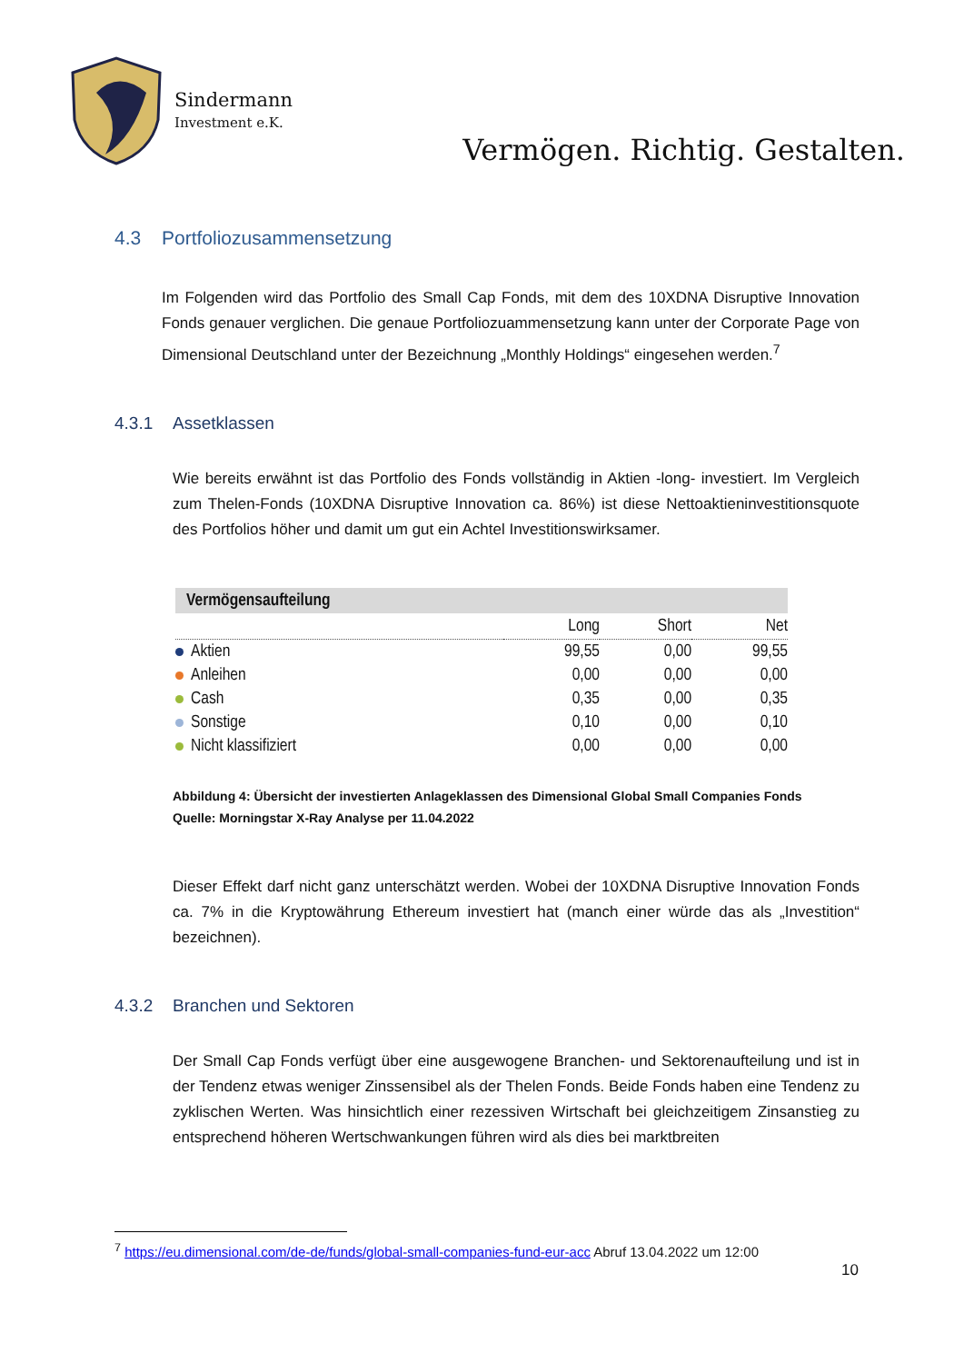Sindermann
Investment e.K.
Vermögen. Richtig. Gestalten.
4.3 Portfoliozusammensetzung
Im Folgenden wird das Portfolio des Small Cap Fonds, mit dem des 10XDNA Disruptive Innovation Fonds genauer verglichen. Die genaue Portfoliozuammensetzung kann unter der Corporate Page von Dimensional Deutschland unter der Bezeichnung „Monthly Holdings“ eingesehen werden.<sup>7</sup>
4.3.1 Assetklassen
Wie bereits erwähnt ist das Portfolio des Fonds vollständig in Aktien -long- investiert. Im Vergleich zum Thelen-Fonds (10XDNA Disruptive Innovation ca. 86%) ist diese Nettoaktieninvestitionsquote des Portfolios höher und damit um gut ein Achtel Investitionswirksamer.
| Vermögensaufteilung | | | |
| --- | --- | --- | --- |
| | Long | Short | Net |
| Aktien | 99,55 | 0,00 | 99,55 |
| Anleihen | 0,00 | 0,00 | 0,00 |
| Cash | 0,35 | 0,00 | 0,35 |
| Sonstige | 0,10 | 0,00 | 0,10 |
| Nicht klassifiziert | 0,00 | 0,00 | 0,00 |
Abbildung 4: Übersicht der investierten Anlageklassen des Dimensional Global Small Companies Fonds
Quelle: Morningstar X-Ray Analyse per 11.04.2022
Dieser Effekt darf nicht ganz unterschätzt werden. Wobei der 10XDNA Disruptive Innovation Fonds ca. 7% in die Kryptowährung Ethereum investiert hat (manch einer würde das als „Investition“ bezeichnen).
4.3.2 Branchen und Sektoren
Der Small Cap Fonds verfügt über eine ausgewogene Branchen- und Sektorenaufteilung und ist in der Tendenz etwas weniger Zinssensibel als der Thelen Fonds. Beide Fonds haben eine Tendenz zu zyklischen Werten. Was hinsichtlich einer rezessiven Wirtschaft bei gleichzeitigem Zinsanstieg zu entsprechend höheren Wertschwankungen führen wird als dies bei marktbreiten
<sup>7</sup> https://eu.dimensional.com/de-de/funds/global-small-companies-fund-eur-acc Abruf 13.04.2022 um 12:00
10